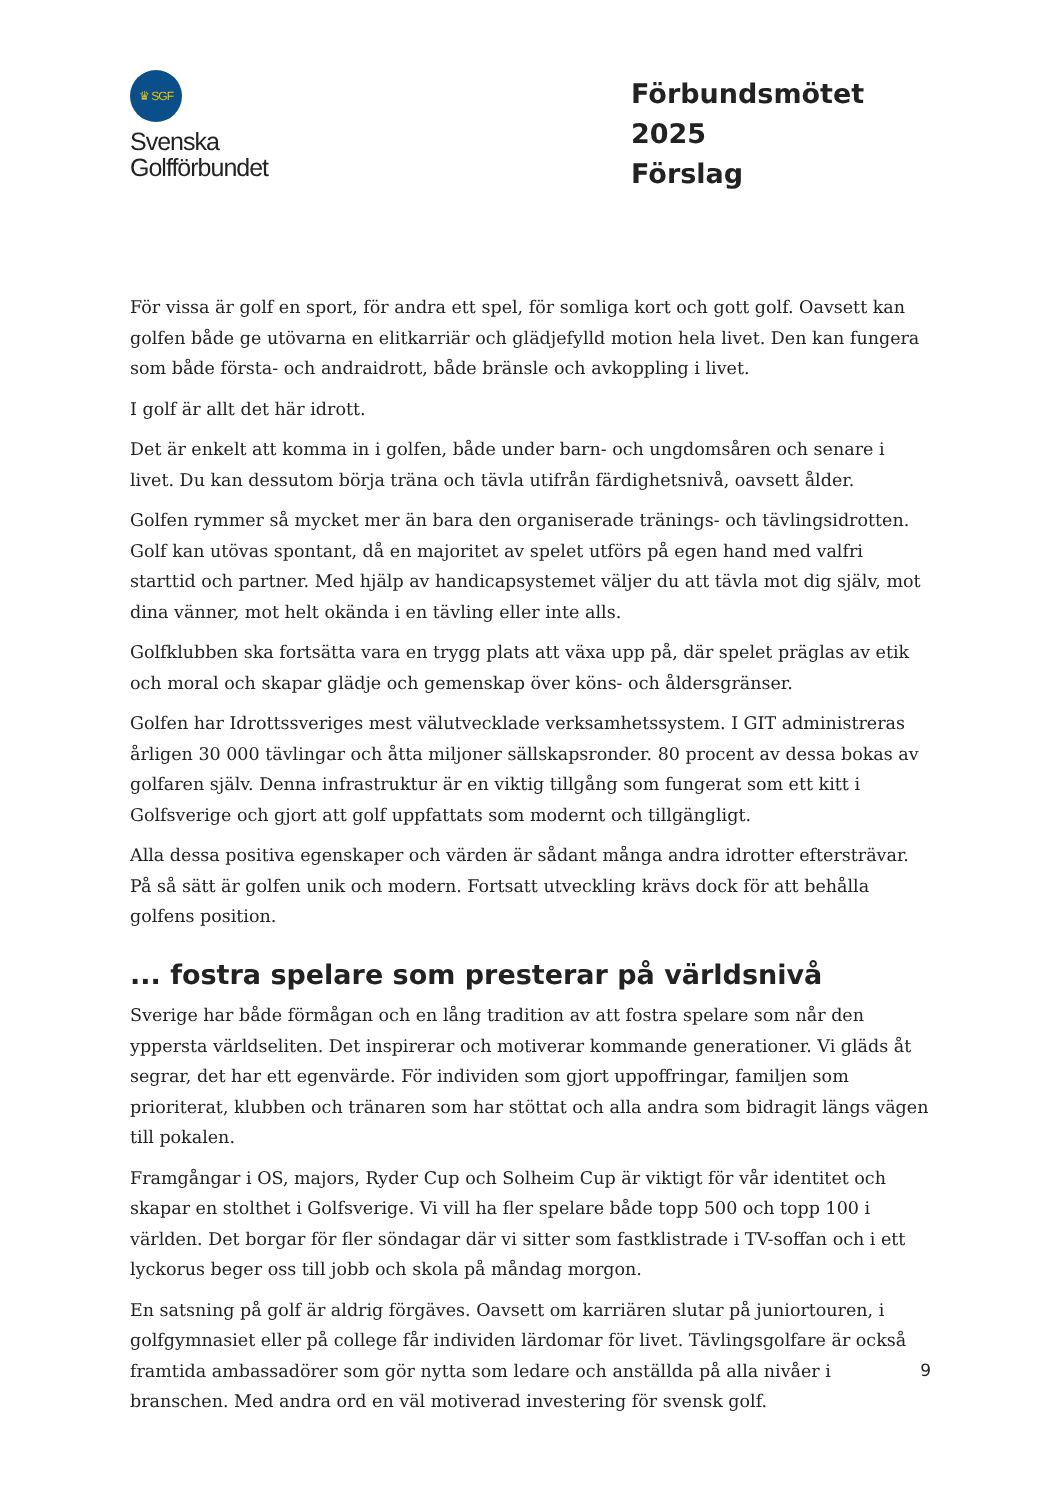♛ SGF
Svenska
Golfförbundet
Förbundsmötet 2025
Förslag
För vissa är golf en sport, för andra ett spel, för somliga kort och gott golf. Oavsett kan golfen både ge utövarna en elitkarriär och glädjefylld motion hela livet. Den kan fungera som både första- och andraidrott, både bränsle och avkoppling i livet.
I golf är allt det här idrott.
Det är enkelt att komma in i golfen, både under barn- och ungdomsåren och senare i livet. Du kan dessutom börja träna och tävla utifrån färdighetsnivå, oavsett ålder.
Golfen rymmer så mycket mer än bara den organiserade tränings- och tävlingsidrotten. Golf kan utövas spontant, då en majoritet av spelet utförs på egen hand med valfri starttid och partner. Med hjälp av handicapsystemet väljer du att tävla mot dig själv, mot dina vänner, mot helt okända i en tävling eller inte alls.
Golfklubben ska fortsätta vara en trygg plats att växa upp på, där spelet präglas av etik och moral och skapar glädje och gemenskap över köns- och åldersgränser.
Golfen har Idrottssveriges mest välutvecklade verksamhetssystem. I GIT administreras årligen 30 000 tävlingar och åtta miljoner sällskapsronder. 80 procent av dessa bokas av golfaren själv. Denna infrastruktur är en viktig tillgång som fungerat som ett kitt i Golfsverige och gjort att golf uppfattats som modernt och tillgängligt.
Alla dessa positiva egenskaper och värden är sådant många andra idrotter eftersträvar. På så sätt är golfen unik och modern. Fortsatt utveckling krävs dock för att behålla golfens position.
... fostra spelare som presterar på världsnivå
Sverige har både förmågan och en lång tradition av att fostra spelare som når den yppersta världseliten. Det inspirerar och motiverar kommande generationer. Vi gläds åt segrar, det har ett egenvärde. För individen som gjort uppoffringar, familjen som prioriterat, klubben och tränaren som har stöttat och alla andra som bidragit längs vägen till pokalen.
Framgångar i OS, majors, Ryder Cup och Solheim Cup är viktigt för vår identitet och skapar en stolthet i Golfsverige. Vi vill ha fler spelare både topp 500 och topp 100 i världen. Det borgar för fler söndagar där vi sitter som fastklistrade i TV-soffan och i ett lyckorus beger oss till jobb och skola på måndag morgon.
En satsning på golf är aldrig förgäves. Oavsett om karriären slutar på juniortouren, i golfgymnasiet eller på college får individen lärdomar för livet. Tävlingsgolfare är också framtida ambassadörer som gör nytta som ledare och anställda på alla nivåer i branschen. Med andra ord en väl motiverad investering för svensk golf.
9